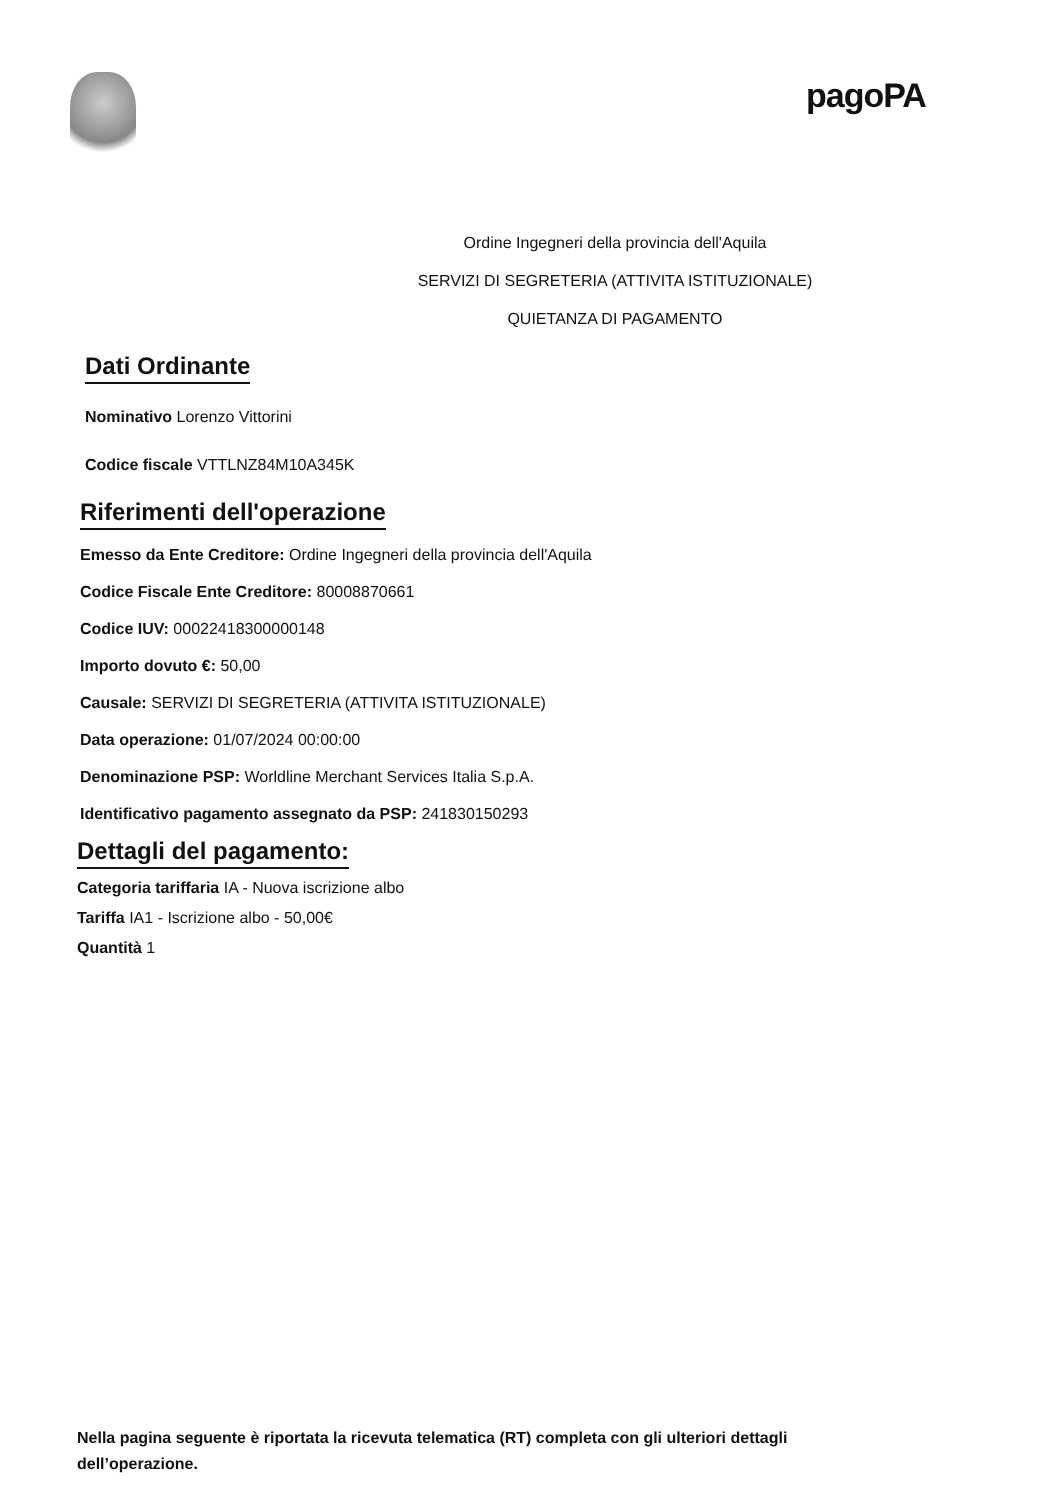pagoPA
Ordine Ingegneri della provincia dell'Aquila
SERVIZI DI SEGRETERIA (ATTIVITA ISTITUZIONALE)
QUIETANZA DI PAGAMENTO
Dati Ordinante
Nominativo Lorenzo Vittorini
Codice fiscale VTTLNZ84M10A345K
Riferimenti dell'operazione
Emesso da Ente Creditore: Ordine Ingegneri della provincia dell'Aquila
Codice Fiscale Ente Creditore: 80008870661
Codice IUV: 000224183000001­48
Importo dovuto €: 50,00
Causale: SERVIZI DI SEGRETERIA (ATTIVITA ISTITUZIONALE)
Data operazione: 01/07/2024 00:00:00
Denominazione PSP: Worldline Merchant Services Italia S.p.A.
Identificativo pagamento assegnato da PSP: 241830150293
Dettagli del pagamento:
Categoria tariffaria IA - Nuova iscrizione albo
Tariffa IA1 - Iscrizione albo - 50,00€
Quantità 1
Nella pagina seguente è riportata la ricevuta telematica (RT) completa con gli ulteriori dettagli dell’operazione.